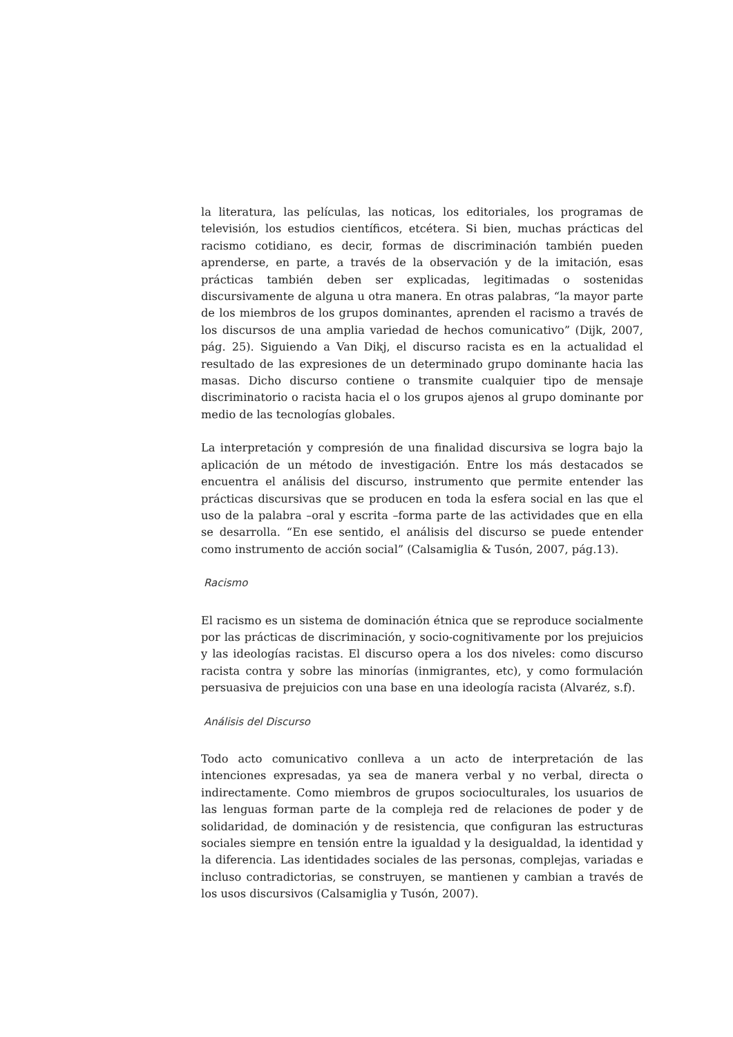la literatura, las películas, las noticas, los editoriales, los programas de televisión, los estudios científicos, etcétera. Si bien, muchas prácticas del racismo cotidiano, es decir, formas de discriminación también pueden aprenderse, en parte, a través de la observación y de la imitación, esas prácticas también deben ser explicadas, legitimadas o sostenidas discursivamente de alguna u otra manera. En otras palabras, “la mayor parte de los miembros de los grupos dominantes, aprenden el racismo a través de los discursos de una amplia variedad de hechos comunicativo” (Dijk, 2007, pág. 25). Siguiendo a Van Dikj, el discurso racista es en la actualidad el resultado de las expresiones de un determinado grupo dominante hacia las masas. Dicho discurso contiene o transmite cualquier tipo de mensaje discriminatorio o racista hacia el o los grupos ajenos al grupo dominante por medio de las tecnologías globales.
La interpretación y compresión de una finalidad discursiva se logra bajo la aplicación de un método de investigación. Entre los más destacados se encuentra el análisis del discurso, instrumento que permite entender las prácticas discursivas que se producen en toda la esfera social en las que el uso de la palabra –oral y escrita –forma parte de las actividades que en ella se desarrolla. “En ese sentido, el análisis del discurso se puede entender como instrumento de acción social” (Calsamiglia & Tusón, 2007, pág.13).
Racismo
El racismo es un sistema de dominación étnica que se reproduce socialmente por las prácticas de discriminación, y socio-cognitivamente por los prejuicios y las ideologías racistas. El discurso opera a los dos niveles: como discurso racista contra y sobre las minorías (inmigrantes, etc), y como formulación persuasiva de prejuicios con una base en una ideología racista (Alvaréz, s.f).
Análisis del Discurso
Todo acto comunicativo conlleva a un acto de interpretación de las intenciones expresadas, ya sea de manera verbal y no verbal, directa o indirectamente. Como miembros de grupos socioculturales, los usuarios de las lenguas forman parte de la compleja red de relaciones de poder y de solidaridad, de dominación y de resistencia, que configuran las estructuras sociales siempre en tensión entre la igualdad y la desigualdad, la identidad y la diferencia. Las identidades sociales de las personas, complejas, variadas e incluso contradictorias, se construyen, se mantienen y cambian a través de los usos discursivos (Calsamiglia y Tusón, 2007).